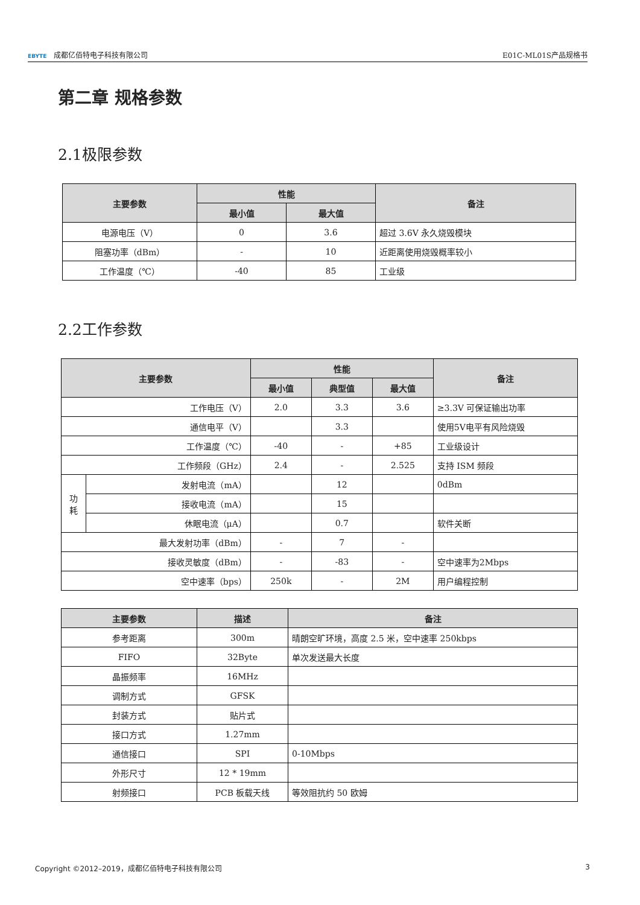EBYTE 成都亿佰特电子科技有限公司 E01C-ML01S产品规格书
第二章 规格参数
2.1极限参数
| 主要参数 | 性能 | | 备注 |
| --- | --- | --- | --- |
| | 最小值 | 最大值 | |
| 电源电压（V） | 0 | 3.6 | 超过 3.6V 永久烧毁模块 |
| 阻塞功率（dBm） | - | 10 | 近距离使用烧毁概率较小 |
| 工作温度（℃） | -40 | 85 | 工业级 |
2.2工作参数
| 主要参数 | | 性能 | | | 备注 |
| --- | --- | --- | --- | --- | --- |
| | | 最小值 | 典型值 | 最大值 | |
| 工作电压（V） | | 2.0 | 3.3 | 3.6 | ≥3.3V 可保证输出功率 |
| 通信电平（V） | | | 3.3 | | 使用5V电平有风险烧毁 |
| 工作温度（℃） | | -40 | - | +85 | 工业级设计 |
| 工作频段（GHz） | | 2.4 | - | 2.525 | 支持 ISM 频段 |
| 功 耗 | 发射电流（mA） | | 12 | | 0dBm |
| | 接收电流（mA） | | 15 | | |
| | 休眠电流（μA） | | 0.7 | | 软件关断 |
| 最大发射功率（dBm） | | - | 7 | - | |
| 接收灵敏度（dBm） | | - | -83 | - | 空中速率为2Mbps |
| 空中速率（bps） | | 250k | - | 2M | 用户编程控制 |
| 主要参数 | 描述 | 备注 |
| --- | --- | --- |
| 参考距离 | 300m | 晴朗空旷环境，高度 2.5 米，空中速率 250kbps |
| FIFO | 32Byte | 单次发送最大长度 |
| 晶振频率 | 16MHz | |
| 调制方式 | GFSK | |
| 封装方式 | 贴片式 | |
| 接口方式 | 1.27mm | |
| 通信接口 | SPI | 0-10Mbps |
| 外形尺寸 | 12 * 19mm | |
| 射频接口 | PCB 板载天线 | 等效阻抗约 50 欧姆 |
Copyright ©2012–2019，成都亿佰特电子科技有限公司
3